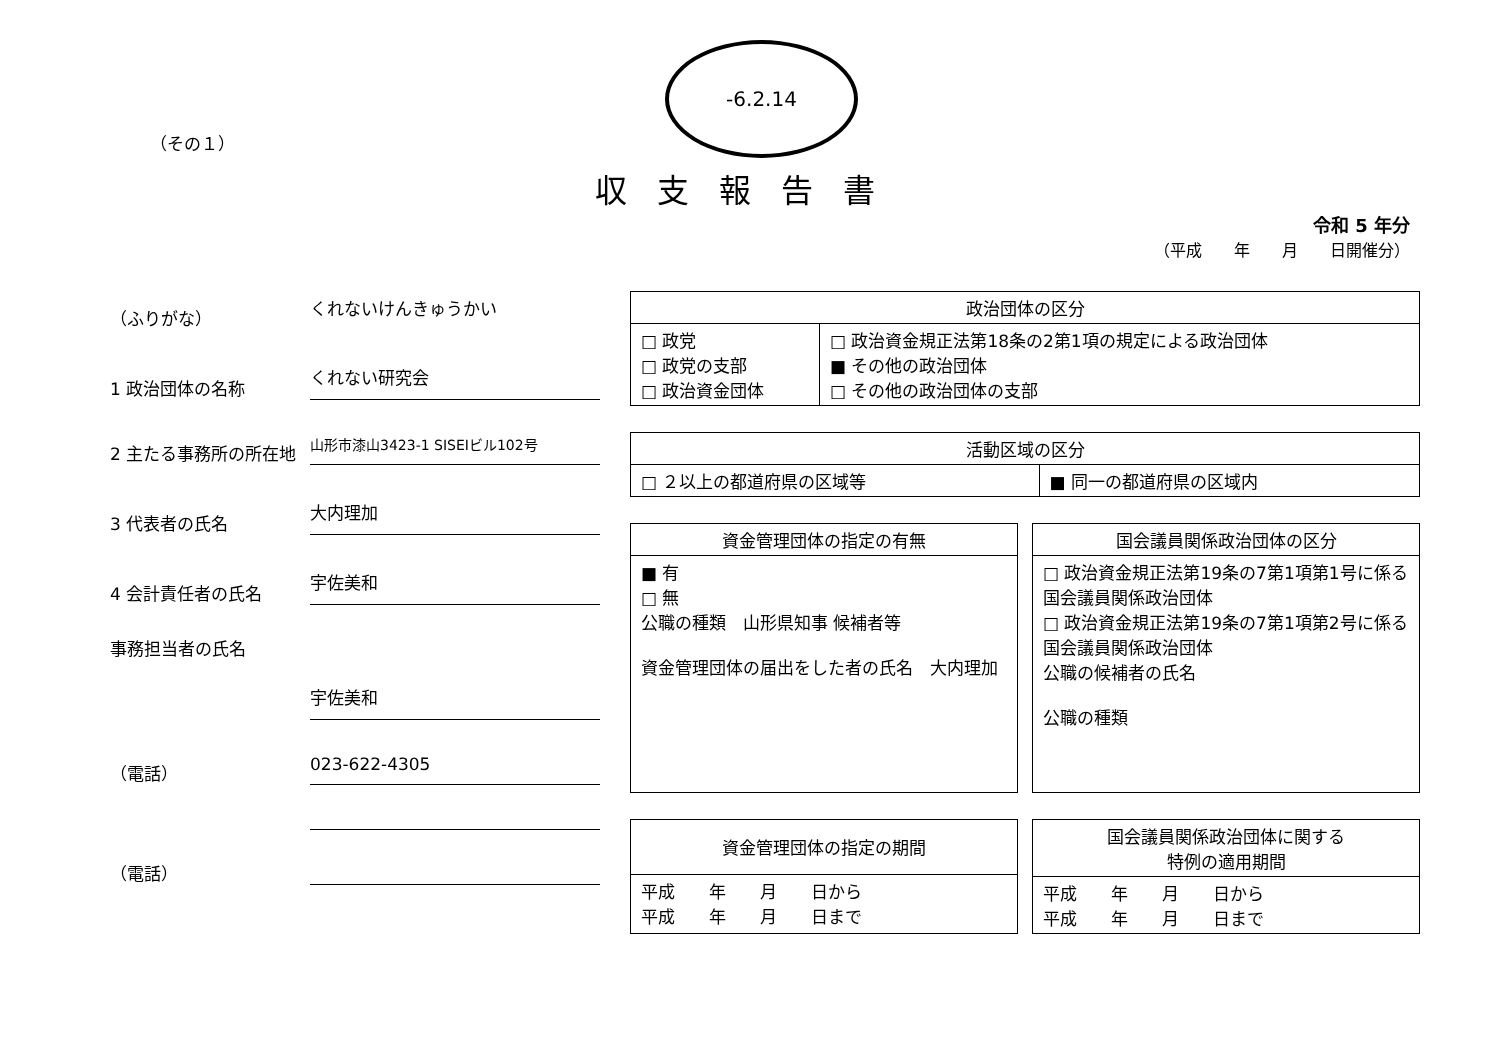-6.2.14
（その１）
収支報告書
令和 5 年分
（平成　　年　　月　　日開催分）
（ふりがな）
くれないけんきゅうかい
1 政治団体の名称
くれない研究会
2 主たる事務所の所在地
山形市漆山3423-1 SISEIビル102号
3 代表者の氏名
大内理加
4 会計責任者の氏名
宇佐美和
事務担当者の氏名
宇佐美和
（電話）
023-622-4305
（電話）
| 政治団体の区分 | |
| --- | --- |
| □ 政党 □ 政党の支部 □ 政治資金団体 | □ 政治資金規正法第18条の2第1項の規定による政治団体 ■ その他の政治団体 □ その他の政治団体の支部 |
| 活動区域の区分 | |
| --- | --- |
| □ ２以上の都道府県の区域等 | ■ 同一の都道府県の区域内 |
| 資金管理団体の指定の有無 |
| --- |
| ■ 有 □ 無 公職の種類 山形県知事 候補者等 資金管理団体の届出をした者の氏名 大内理加 |
| 国会議員関係政治団体の区分 |
| --- |
| □ 政治資金規正法第19条の7第1項第1号に係る国会議員関係政治団体 □ 政治資金規正法第19条の7第1項第2号に係る国会議員関係政治団体 公職の候補者の氏名 公職の種類 |
| 資金管理団体の指定の期間 |
| --- |
| 平成 年 月 日から 平成 年 月 日まで |
| 国会議員関係政治団体に関する 特例の適用期間 |
| --- |
| 平成 年 月 日から 平成 年 月 日まで |